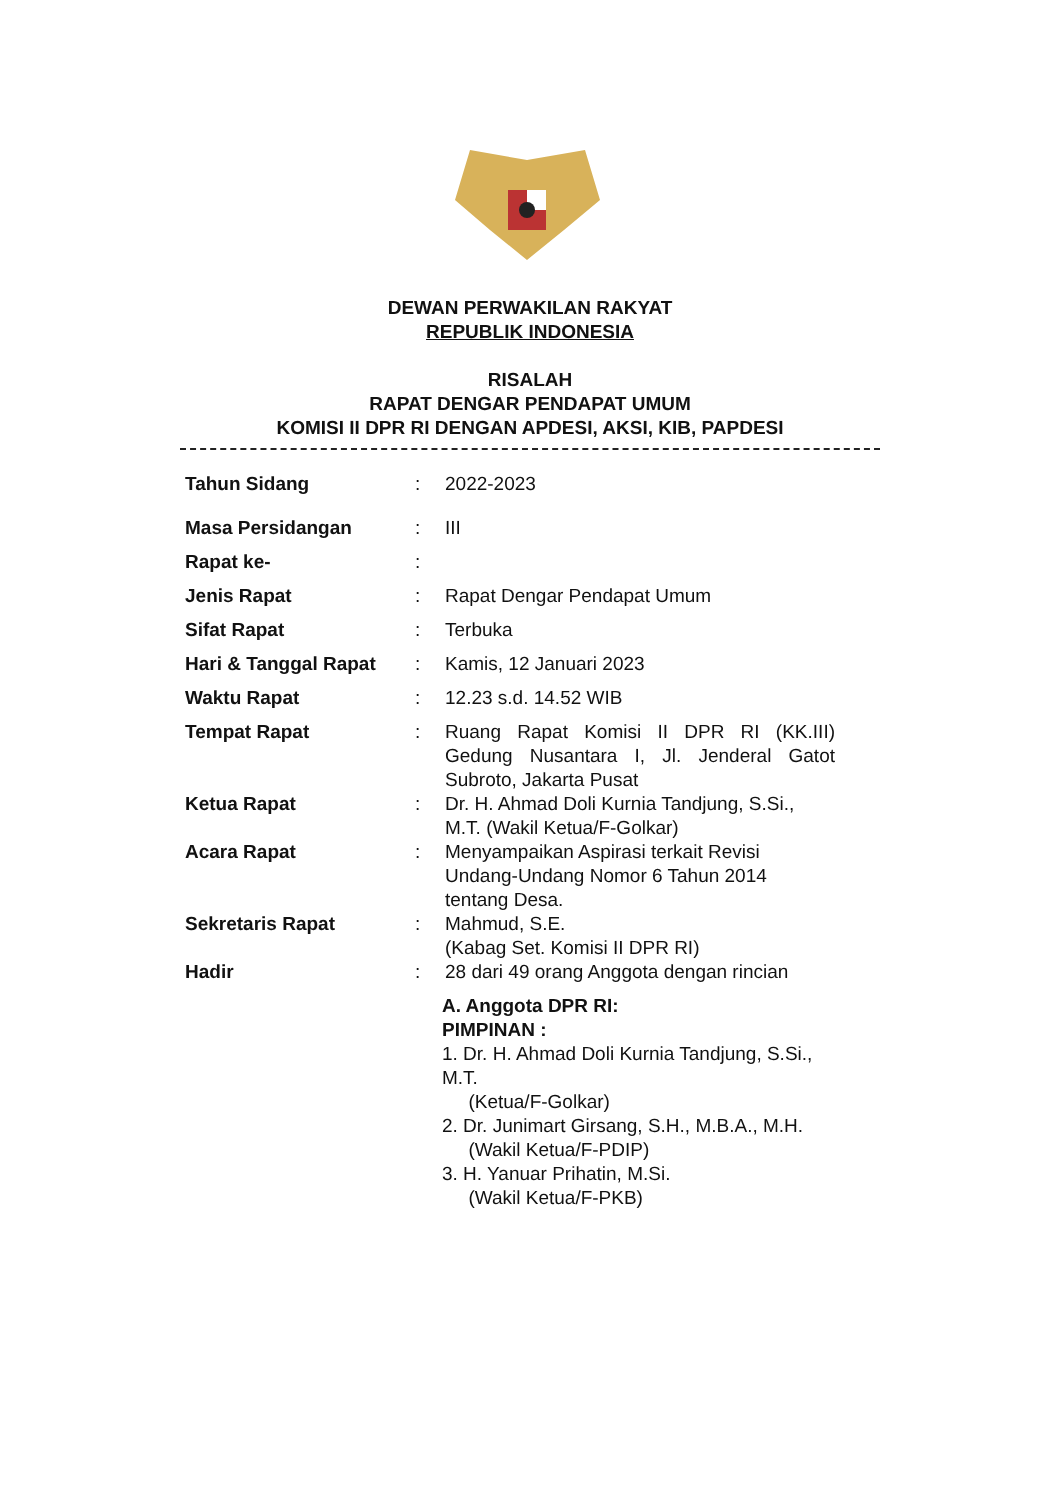DEWAN PERWAKILAN RAKYAT
REPUBLIK INDONESIA
RISALAH
RAPAT DENGAR PENDAPAT UMUM
KOMISI II DPR RI DENGAN APDESI, AKSI, KIB, PAPDESI
Tahun Sidang : 2022-2023
Masa Persidangan : III
Rapat ke- :
Jenis Rapat : Rapat Dengar Pendapat Umum
Sifat Rapat : Terbuka
Hari & Tanggal Rapat : Kamis, 12 Januari 2023
Waktu Rapat : 12.23 s.d. 14.52 WIB
Tempat Rapat : Ruang Rapat Komisi II DPR RI (KK.III) Gedung Nusantara I, Jl. Jenderal Gatot Subroto, Jakarta Pusat
Ketua Rapat : Dr. H. Ahmad Doli Kurnia Tandjung, S.Si., M.T. (Wakil Ketua/F-Golkar)
Acara Rapat : Menyampaikan Aspirasi terkait Revisi Undang-Undang Nomor 6 Tahun 2014 tentang Desa.
Sekretaris Rapat : Mahmud, S.E.
(Kabag Set. Komisi II DPR RI)
Hadir : 28 dari 49 orang Anggota dengan rincian
A. Anggota DPR RI:
PIMPINAN :
1. Dr. H. Ahmad Doli Kurnia Tandjung, S.Si., M.T.
(Ketua/F-Golkar)
2. Dr. Junimart Girsang, S.H., M.B.A., M.H.
(Wakil Ketua/F-PDIP)
3. H. Yanuar Prihatin, M.Si.
(Wakil Ketua/F-PKB)